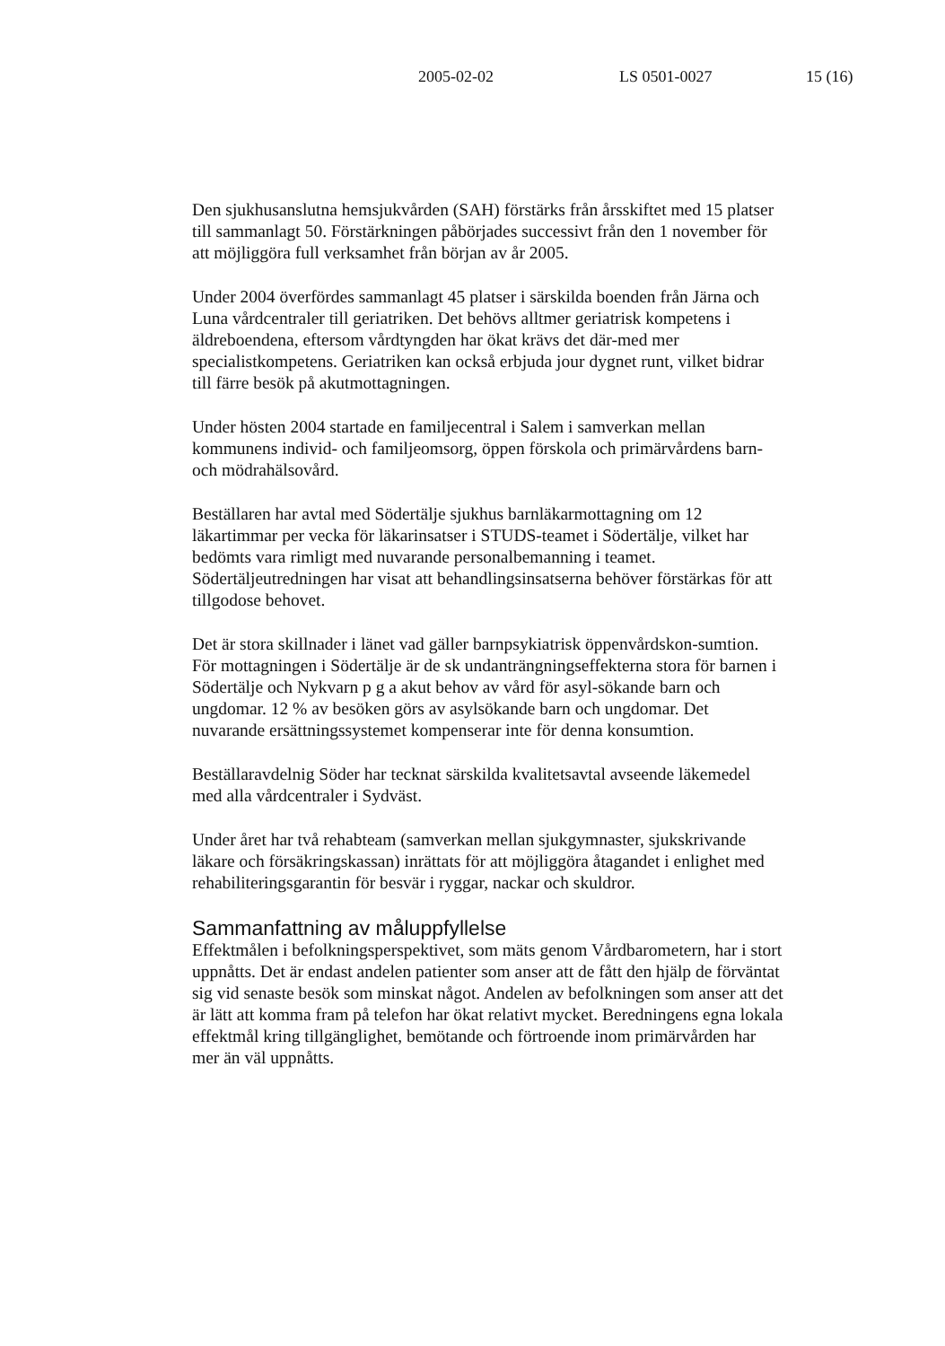2005-02-02 LS 0501-0027 15 (16)
Den sjukhusanslutna hemsjukvården (SAH) förstärks från årsskiftet med 15 platser till sammanlagt 50. Förstärkningen påbörjades successivt från den 1 november för att möjliggöra full verksamhet från början av år 2005.
Under 2004 överfördes sammanlagt 45 platser i särskilda boenden från Järna och Luna vårdcentraler till geriatriken. Det behövs alltmer geriatrisk kompetens i äldreboendena, eftersom vårdtyngden har ökat krävs det där-med mer specialistkompetens. Geriatriken kan också erbjuda jour dygnet runt, vilket bidrar till färre besök på akutmottagningen.
Under hösten 2004 startade en familjecentral i Salem i samverkan mellan kommunens individ- och familjeomsorg, öppen förskola och primärvårdens barn- och mödrahälsovård.
Beställaren har avtal med Södertälje sjukhus barnläkarmottagning om 12 läkartimmar per vecka för läkarinsatser i STUDS-teamet i Södertälje, vilket har bedömts vara rimligt med nuvarande personalbemanning i teamet. Södertäljeutredningen har visat att behandlingsinsatserna behöver förstärkas för att tillgodose behovet.
Det är stora skillnader i länet vad gäller barnpsykiatrisk öppenvårdskon-sumtion. För mottagningen i Södertälje är de sk undanträngningseffekterna stora för barnen i Södertälje och Nykvarn p g a akut behov av vård för asyl-sökande barn och ungdomar. 12 % av besöken görs av asylsökande barn och ungdomar. Det nuvarande ersättningssystemet kompenserar inte för denna konsumtion.
Beställaravdelnig Söder har tecknat särskilda kvalitetsavtal avseende läkemedel med alla vårdcentraler i Sydväst.
Under året har två rehabteam (samverkan mellan sjukgymnaster, sjukskrivande läkare och försäkringskassan) inrättats för att möjliggöra åtagandet i enlighet med rehabiliteringsgarantin för besvär i ryggar, nackar och skuldror.
Sammanfattning av måluppfyllelse
Effektmålen i befolkningsperspektivet, som mäts genom Vårdbarometern, har i stort uppnåtts. Det är endast andelen patienter som anser att de fått den hjälp de förväntat sig vid senaste besök som minskat något. Andelen av befolkningen som anser att det är lätt att komma fram på telefon har ökat relativt mycket. Beredningens egna lokala effektmål kring tillgänglighet, bemötande och förtroende inom primärvården har mer än väl uppnåtts.